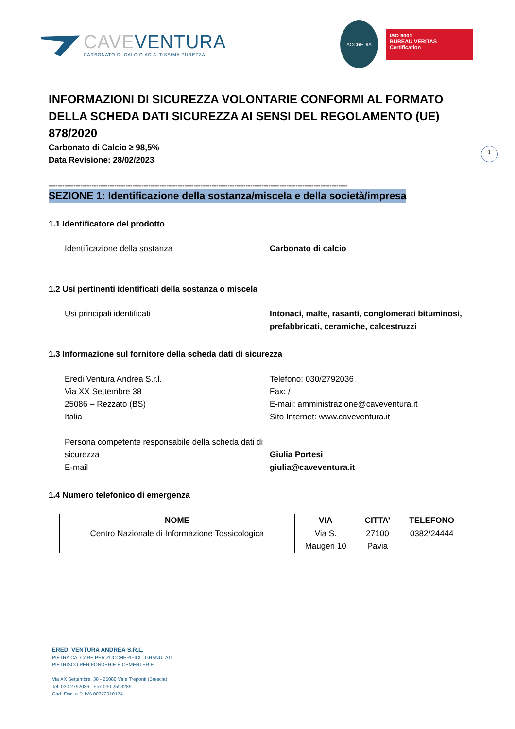CAVE VENTURA
CARBONATO DI CALCIO AD ALTISSIMA PUREZZA
ACCREDIA
ISO 9001
BUREAU VERITAS
Certification
1
INFORMAZIONI DI SICUREZZA VOLONTARIE CONFORMI AL FORMATO DELLA SCHEDA DATI SICUREZZA AI SENSI DEL REGOLAMENTO (UE) 878/2020
Carbonato di Calcio ≥ 98,5%
Data Revisione: 28/02/2023
------------------------------------------------------------------------------------------------------------------------------------
SEZIONE 1: Identificazione della sostanza/miscela e della società/impresa
1.1 Identificatore del prodotto
Identificazione della sostanza Carbonato di calcio
1.2 Usi pertinenti identificati della sostanza o miscela
Usi principali identificati Intonaci, malte, rasanti, conglomerati bituminosi, prefabbricati, ceramiche, calcestruzzi
1.3 Informazione sul fornitore della scheda dati di sicurezza
Eredi Ventura Andrea S.r.l.
Via XX Settembre 38
25086 – Rezzato (BS)
Italia
Telefono: 030/2792036
Fax: /
E-mail: amministrazione@caveventura.it
Sito Internet: www.caveventura.it
Persona competente responsabile della scheda dati di sicurezza
E-mail
Giulia Portesi
giulia@caveventura.it
1.4 Numero telefonico di emergenza
| NOME | VIA | CITTA’ | TELEFONO |
| --- | --- | --- | --- |
| Centro Nazionale di Informazione Tossicologica | Via S. Maugeri 10 | 27100 Pavia | 0382/24444 |
EREDI VENTURA ANDREA S.R.L.
PIETRA CALCARE PER ZUCCHERIFICI - GRANULATI
PIETRISCO PER FONDERIE E CEMENTERIE
Via XX Settembre, 38 - 25080 Virle Treponti (Brescia)
Tel. 030 2792036 - Fax 030 2593289
Cod. Fisc. e P. IVA 00372910174